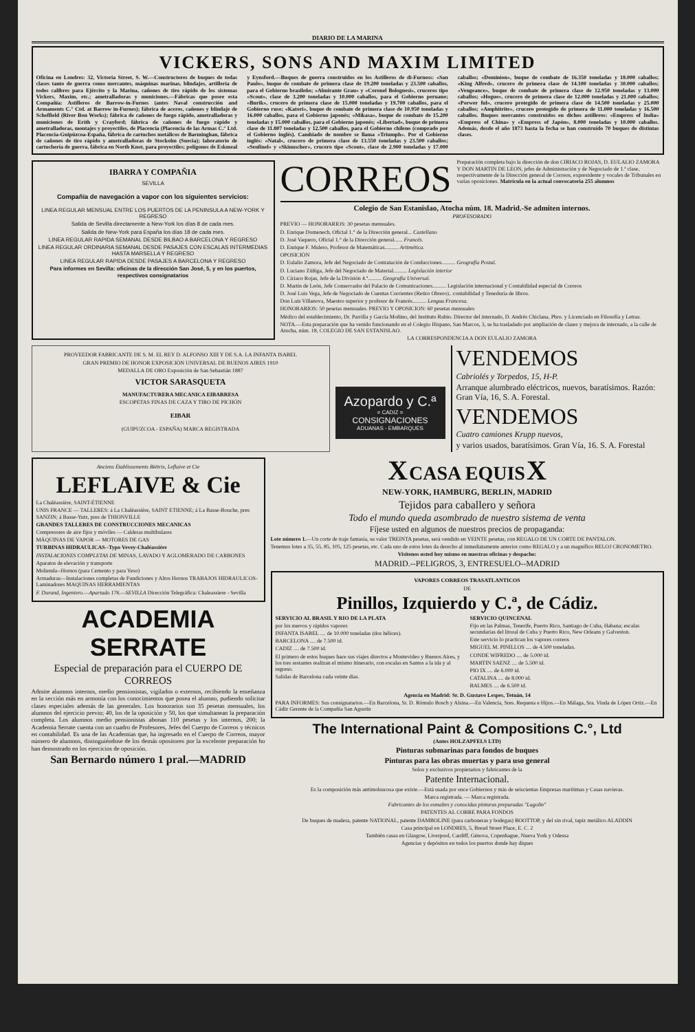DIARIO DE LA MARINA
VICKERS, SONS AND MAXIM LIMITED
Oficina en Londres: 32, Victoria Street, S. W.—Constructores de buques de todas clases tanto de guerra como mercantes, máquinas marinas, blindajes, artillería de todos calibres para Ejército y la Marina, cañones de tiro rápido de los sistemas Vickers, Maxim, etc.; ametralladoras y municiones.—Fábricas que posee esta Compañía: Astilleros de Barrow-in-Furnes (antes Naval construcción and Armaments C.° Ctd. at Barrow in-Furnes); fábrica de aceros, cañones y blindaje de Scheffield (River Bon Works); fábrica de cañones de fuego rápido, ametralladoras y municiones de Erith y Crayford; fábrica de cañones de fuego rápido y ametralladoras, montajes y proyectiles, de Placencia (Placencia de las Armas C.° Ltd. Placencia-Guipúzcoa-España, fábrica de cartuchos metálicos de Barminghan, fábrica de cañones de tiro rápido y ametralladoras de Stockolm (Suecia); laboratorio de cartuchería de guerra, fábrica en North Knot, para proyectiles; polígonos de Eskmeal y Eynsford.—Buques de guerra construídos en los Astilleros de di-Furness: «San Paulo», buque de combate de primera clase de 19.200 toneladas y 23.500 caballos, para el Gobierno brasileño; «Almirante Grau» y «Coronel Bolognesi», cruceros tipo «Scout», clase de 3.200 toneladas y 10.000 caballos, para el Gobierno peruano; «Burik», crucero de primera clase de 15.000 toneladas y 19.700 caballos, para el Gobierno ruso; «Katori», buque de combate de primera clase de 10.950 toneladas y 16.000 caballos, para el Gobierno japonés; «Mikasa», buque de combate de 15.200 toneladas y 15.000 caballos, para el Gobierno japonés; «Libertad», buque de primera clase de 11.807 toneladas y 12.500 caballos, para el Gobierno chileno (comprado por el Gobierno inglés). Cambiado de nombre se llama «Triumph». Por el Gobierno inglés: «Natal», crucero de primera clase de 13.550 toneladas y 23.500 caballos; «Senfinel» y «Skinuscher», crucero tipo «Scout», clase de 2.900 toneladas y 17.000 caballos; «Dominion», buque de combate de 16.350 toneladas y 18.000 caballos; «King Alfred», crucero de primera clase de 14.100 toneladas y 30.000 caballos; «Vengeance», buque de combate de primera clase de 12.950 toneladas y 13.000 caballos; «Hogue», crucero de primera clase de 12.000 toneladas y 21.000 caballos; «Porwer ful», crucero protegido de primera clase de 14.500 toneladas y 25.000 caballos; «Amphitrite», crucero protegido de primera de 11.000 toneladas y 16.500 caballos. Buques mercantes construídos en dichos astilleros: «Empress of India» «Empress of China» y «Empress of Japón», 8.000 toneladas y 10.000 caballos. Además, desde el año 1873 hasta la fecha se han construído 70 buques de distintas clases.
IBARRA Y COMPAÑIA
SEVILLA
Compañía de navegación a vapor con los siguientes servicios:
LINEA REGULAR MENSUAL ENTRE LOS PUERTOS DE LA PENINSULA A NEW-YORK Y REGRESO
Salida de Sevilla directamente a New-York los días 8 de cada mes.
Salida de New-York para España los días 18 de cada mes.
LINEA REGULAR RAPIDA SEMANAL DESDE BILBAO A BARCELONA Y REGRESO
LINEA REGULAR ORDINARIA SEMANAL DESDE PASAJES CON ESCALAS INTERMEDIAS HASTA MARSELLA Y REGRESO
LINEA REGULAR RAPIDA DESDE PASAJES A BARCELONA Y REGRESO
Para informes en Sevilla: oficinas de la dirección San José, 5, y en los puertos, respectivos consignatarios
CORREOS
Preparación completa bajo la dirección de don CIRIACO ROJAS, D. EULALIO ZAMORA Y DON MARTIN DE LEON, jefes de Administración y de Negociado de 1.ª clase, respectivamente de la Dirección general de Correos, expresidente y vocales de Tribunales en varias oposiciones. Matrícula en la actual convocatoria 255 alumnos
Colegio de San Estanislao, Atocha núm. 18. Madrid.-Se admiten internos.
PROFESORADO
PREVIO — HONORARIOS: 30 pesetas mensuales.
D. Enrique Domenech, Oficial 1.° de la Dirección general... Castellano
D. José Vaquero, Oficial 1.° de la Dirección general...... Francés.
D. Enrique F. Mulero, Profesor de Matemáticas.......... Aritmética.
OPOSICIÓN
D. Eulalio Zamora, Jefe del Negociado de Contratación de Conducciones.......... Geografía Postal.
D. Luciano Zúñiga, Jefe del Negociado de Material.......... Legislación interior
D. Ciriaco Rojas, Jefe de la División 4.ª.......... Geografía Universal.
D. Martín de León, Jefe Conservador del Palacio de Comunicaciones.......... Legislación internacional y Contabilidad especial de Correos
D. José Luis Vega, Jefe de Negociado de Cuentas Corrientes (Retiro Obrero).. contabilidad y Teneduría de libros.
Don Luis Villanova, Maestro superior y profesor de Francés.......... Lengua Francesa.
HONORARIOS: 50 pesetas mensuales. PREVIO Y OPOSICION: 60 pesetas mensuales
Médico del establecimiento, Dr. Parrilla y García Moñino, del Instituto Rubio. Director del internado, D. Andrés Chiclana, Pbro. y Licenciado en Filosofía y Letras.
NOTA.—Esta preparación que ha venido funcionando en el Colegio Hispano, San Marcos, 3, se ha trasladado por ampliación de clases y mejora de internado, a la calle de Atocha, núm. 18, COLEGIO DE SAN ESTANISLAO.
LA CORRESPONDENCIA A DON EULALIO ZAMORA
PROVEEDOR FABRICANTE DE S. M. EL REY D. ALFONSO XIII Y DE S.A. LA INFANTA ISABEL
GRAN PREMIO DE HONOR EXPOSICIÓN UNIVERSAL DE BUENOS AIRES 1910
MEDALLA DE ORO Exposición de San Sebastián 1887
VICTOR SARASQUETA
MANUFACTURERA MECANICA EIBARRESA
ESCOPETAS FINAS DE CAZA Y TIRO DE PICHÓN
EIBAR
(GUIPUZCOA - ESPAÑA) MARCA REGISTRADA
Azopardo y C.ª
= CADIZ =
CONSIGNACIONES
ADUANAS - EMBARQUES
VENDEMOS
Cabriolés y Torpedos, 15, H-P.
Arranque alumbrado eléctricos, nuevos, baratísimos. Razón: Gran Vía, 16, S. A. Forestal.
VENDEMOS
Cuatro camiones Krupp nuevos,
y varios usados, baratísimos. Gran Vía, 16. S. A. Forestal
Anciens Établissements Biétrix, Leflaive et Cie
LEFLAIVE & Cie
La Chaléassière, SAINT-ÉTIENNE
UNIS FRANCE — TALLERES: á La Chaléassière, SAINT ETIENNE; á La Basse-Bouche, pres SANZIN; á Basse-Yutz, pres de THIONVILLE
GRANDES TALLERES DE CONSTRUCCIONES MECANICAS
Compresores de aire fijos y móviles — Calderas multibulares
MÁQUINAS DE VAPOR — MOTORES DE GAS
TURBINAS HIDRAULICAS--Typo Vevey-Chaléassiére
INSTALACIONES COMPLETAS DE MINAS, LAVADO Y AGLOMERADO DE CARBONES
Aparatos de elevación y transporte
Molienda--Hornos (para Cemento y para Yeso)
Armaduras—Instalaciones completas de Fundiciones y Altos Hornos TRABAJOS HIDRAULICOS- Laminadores MAQUINAS HERRAMIENTAS
F. Durand, Ingeniero.—Apartado 176.—SEVILLA Dirección Telegráfica: Chaleassiere - Sevilla
ACADEMIA SERRATE
Especial de preparación para el CUERPO DE CORREOS
Admite alumnos internos, medio pensionistas, vigilados o externos, recibiendo la enseñanza en la sección más en armonía con los conocimientos que posea el alumno, pudiendo solicitar clases especiales además de las generales. Los honorarios son 35 pesetas mensuales, los alumnos del ejercicio previo; 40, los de la oposición y 50, los que simultanean la preparación completa. Los alumnos medio pensionistas abonan 110 pesetas y los internos, 200; la Academia Serrate cuenta con un cuadro de Profesores, Jefes del Cuerpo de Correos y técnicos en contabilidad. Es una de las Academias que, ha ingresado en el Cuerpo de Correos, mayor número de alumnos, distinguiéndose de los demás opositores por la excelente preparación ho han demostrado en los ejercicios de oposición.
San Bernardo número 1 pral.—MADRID
X CASA EQUIS X
NEW-YORK, HAMBURG, BERLIN, MADRID
Tejidos para caballero y señora
Todo el mundo queda asombrado de nuestro sistema de venta
Fíjese usted en algunos de nuestros precios de propaganda:
Lote número 1.—Un corte de traje fantasía, su valor TREINTA pesetas, será vendido en VEINTE pesetas, con REGALO DE UN CORTE DE PANTALON.
Tenemos lotes a 35, 55, 85, 105, 125 pesetas, etc. Cada uno de estos lotes da derecho al inmediatamente anterior como REGALO y a un magnífico RELOJ CRONOMETRO.
Visítenos usted hoy mismo en nuestras oficinas y despacho:
MADRID.--PELIGROS, 3, ENTRESUELO--MADRID
VAPORES CORREOS TRASATLANTICOS
DE
Pinillos, Izquierdo y C.ª, de Cádiz.
SERVICIO AL BRASIL Y RIO DE LA PLATA
por los nuevos y rápidos vapores
INFANTA ISABEL .... de 10.000 toneladas (dos hélices).
BARCELONA .... de 7.500 id.
CADIZ .... de 7.500 id.
El primero de estos buques hace sus viajes directos a Montevideo y Buenos Aires, y los tres restantes realizan el mismo itinerario, con escalas en Santos a la ida y al regreso.
Salidas de Barcelona cada veinte días.
SERVICIO QUINCENAL
Fijo en las Palmas, Tenerife, Puerto Rico, Santiago de Cuba, Habana; escalas secundarias del litoral de Cuba y Puerto Rico, New Orleans y Galveston.
Este servicio lo practican los vapores correos
MIGUEL M. PINILLOS .... de 4.500 toneladas.
CONDE WIFREDO .... de 5.000 id.
MARTIN SAENZ .... de 5.500 id.
PIO IX .... de 6.000 id.
CATALINA .... de 8.000 id.
BALMES .... de 6.500 id.
Agencia en Madrid: Sr. D. Gustavo Lespes, Tetuán, 14
PARA INFORMES: Sus consignatarios.—En Barcelona, Sr. D. Rómulo Bosch y Alsina.—En Valencia, Sres. Requena e Hijos.—En Málaga, Sra. Viuda de López Ortiz.—En Cádiz Gerente de la Compañía San Agustín
The International Paint & Compositions C.°, Ltd
(Antes HOLZAPFELS LTD)
Pinturas submarinas para fondos de buques
Pinturas para las obras muertas y para uso general
Solos y exclusivos propietarios y fabricantes de la
Patente Internacional.
Es la composición más antimoluscosa que existe.—Está usada por once Gobiernos y más de seiscientas Empresas marítimas y Casas navieras.
Marca registrada. — Marca registrada.
Fabricantes de los esmaltes y conocidas pinturas preparadas "Lagolin"
PATENTES AL COBRE PARA FONDOS
De buques de madera, patente NATIONAL, patente DAMBOLINE (para carboneras y bodegas) BOOTTOP, y del sin rival, tapiz metálico ALADDIN
Casa principal en LONDRES, 5, Bread Street Place, E. C. 2
También casas en Glasgow, Liverpool, Cardiff, Génova, Copenhague, Nueva York y Odessa
Agencias y depósitos en todos los puertos donde hay diques